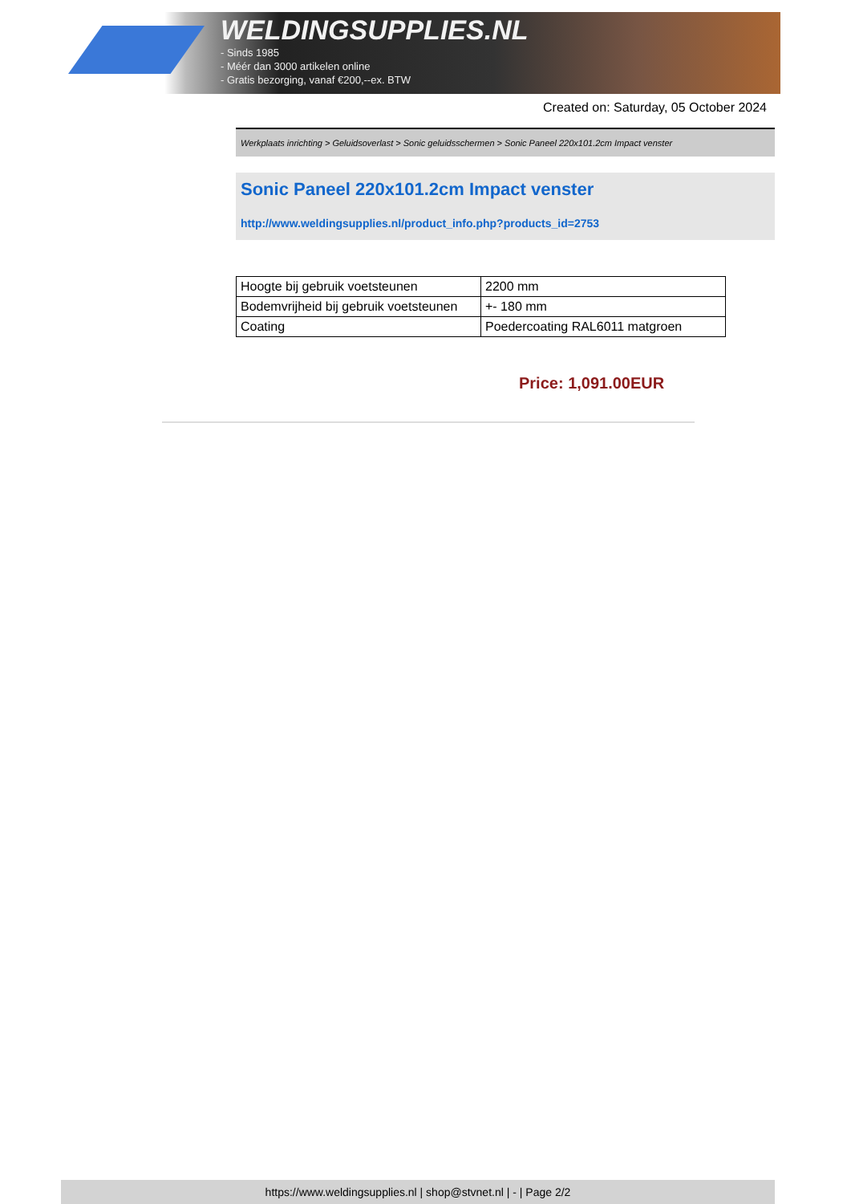WELDINGSUPPLIES.NL
- Sinds 1985
- Méér dan 3000 artikelen online
- Gratis bezorging, vanaf €200,--ex. BTW
Created on: Saturday, 05 October 2024
Werkplaats inrichting > Geluidsoverlast > Sonic geluidsschermen > Sonic Paneel 220x101.2cm Impact venster
Sonic Paneel 220x101.2cm Impact venster
http://www.weldingsupplies.nl/product_info.php?products_id=2753
| Hoogte bij gebruik voetsteunen | 2200 mm |
| Bodemvrijheid bij gebruik voetsteunen | +- 180 mm |
| Coating | Poedercoating RAL6011 matgroen |
Price: 1,091.00EUR
https://www.weldingsupplies.nl | shop@stvnet.nl | - | Page 2/2